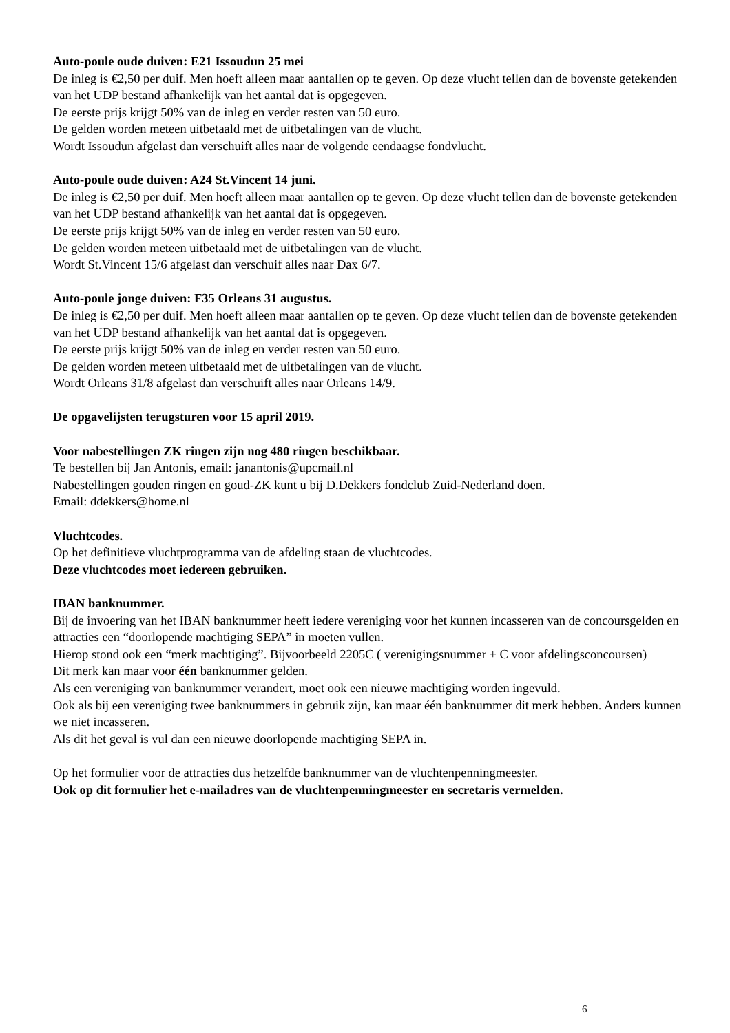Auto-poule oude duiven: E21 Issoudun 25 mei
De inleg is €2,50 per duif. Men hoeft alleen maar aantallen op te geven. Op deze vlucht tellen dan de bovenste getekenden van het UDP bestand afhankelijk van het aantal dat is opgegeven.
De eerste prijs krijgt 50% van de inleg en verder resten van 50 euro.
De gelden worden meteen uitbetaald met de uitbetalingen van de vlucht.
Wordt Issoudun afgelast dan verschuift alles naar de volgende eendaagse fondvlucht.
Auto-poule oude duiven: A24 St.Vincent 14 juni.
De inleg is €2,50 per duif. Men hoeft alleen maar aantallen op te geven. Op deze vlucht tellen dan de bovenste getekenden van het UDP bestand afhankelijk van het aantal dat is opgegeven.
De eerste prijs krijgt 50% van de inleg en verder resten van 50 euro.
De gelden worden meteen uitbetaald met de uitbetalingen van de vlucht.
Wordt St.Vincent 15/6 afgelast dan verschuif alles naar Dax 6/7.
Auto-poule jonge duiven: F35 Orleans 31 augustus.
De inleg is €2,50 per duif. Men hoeft alleen maar aantallen op te geven. Op deze vlucht tellen dan de bovenste getekenden van het UDP bestand afhankelijk van het aantal dat is opgegeven.
De eerste prijs krijgt 50% van de inleg en verder resten van 50 euro.
De gelden worden meteen uitbetaald met de uitbetalingen van de vlucht.
Wordt Orleans 31/8 afgelast dan verschuift alles naar Orleans 14/9.
De opgavelijsten terugsturen voor 15 april 2019.
Voor nabestellingen ZK ringen zijn nog 480 ringen beschikbaar.
Te bestellen bij Jan Antonis, email: janantonis@upcmail.nl
Nabestellingen gouden ringen en goud-ZK kunt u bij D.Dekkers fondclub Zuid-Nederland doen.
Email: ddekkers@home.nl
Vluchtcodes.
Op het definitieve vluchtprogramma van de afdeling staan de vluchtcodes.
Deze vluchtcodes moet iedereen gebruiken.
IBAN banknummer.
Bij de invoering van het IBAN banknummer heeft iedere vereniging voor het kunnen incasseren van de concoursgelden en attracties een “doorlopende machtiging SEPA” in moeten vullen.
Hierop stond ook een “merk machtiging”. Bijvoorbeeld 2205C ( verenigingsnummer + C voor afdelingsconcoursen)
Dit merk kan maar voor één banknummer gelden.
Als een vereniging van banknummer verandert, moet ook een nieuwe machtiging worden ingevuld.
Ook als bij een vereniging twee banknummers in gebruik zijn, kan maar één banknummer dit merk hebben. Anders kunnen we niet incasseren.
Als dit het geval is vul dan een nieuwe doorlopende machtiging SEPA in.
Op het formulier voor de attracties dus hetzelfde banknummer van de vluchtenpenningmeester.
Ook op dit formulier het e-mailadres van de vluchtenpenningmeester en secretaris vermelden.
6